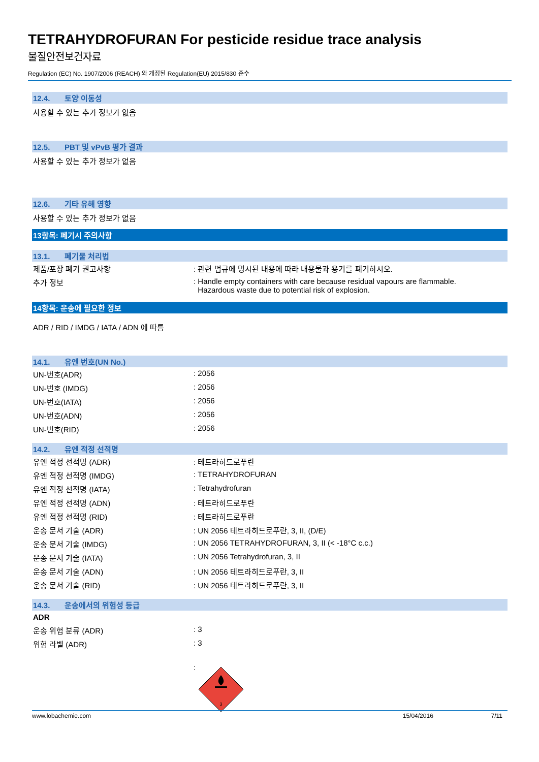TETRAHYDROFURAN For pesticide residue trace analysis
물질안전보건자료
Regulation (EC) No. 1907/2006 (REACH) 와 개정된 Regulation(EU) 2015/830 준수
12.4. 토양 이동성
사용할 수 있는 추가 정보가 없음
12.5. PBT 및 vPvB 평가 결과
사용할 수 있는 추가 정보가 없음
12.6. 기타 유해 영향
사용할 수 있는 추가 정보가 없음
13항목: 폐기시 주의사항
13.1. 폐기물 처리법
| 제품/포장 폐기 권고사항 | : 관련 법규에 명시된 내용에 따라 내용물과 용기를 폐기하시오. |
| 추가 정보 | : Handle empty containers with care because residual vapours are flammable. Hazardous waste due to potential risk of explosion. |
14항목: 운송에 필요한 정보
ADR / RID / IMDG / IATA / ADN 에 따름
14.1. 유엔 번호(UN No.)
| UN-번호(ADR) | : 2056 |
| UN-번호 (IMDG) | : 2056 |
| UN-번호(IATA) | : 2056 |
| UN-번호(ADN) | : 2056 |
| UN-번호(RID) | : 2056 |
14.2. 유엔 적정 선적명
| 유엔 적정 선적명 (ADR) | : 테트라히드로푸란 |
| 유엔 적정 선적명 (IMDG) | : TETRAHYDROFURAN |
| 유엔 적정 선적명 (IATA) | : Tetrahydrofuran |
| 유엔 적정 선적명 (ADN) | : 테트라히드로푸란 |
| 유엔 적정 선적명 (RID) | : 테트라히드로푸란 |
| 운송 문서 기술 (ADR) | : UN 2056 테트라히드로푸란, 3, II, (D/E) |
| 운송 문서 기술 (IMDG) | : UN 2056 TETRAHYDROFURAN, 3, II (< -18°C c.c.) |
| 운송 문서 기술 (IATA) | : UN 2056 Tetrahydrofuran, 3, II |
| 운송 문서 기술 (ADN) | : UN 2056 테트라히드로푸란, 3, II |
| 운송 문서 기술 (RID) | : UN 2056 테트라히드로푸란, 3, II |
14.3. 운송에서의 위험성 등급
ADR
| 운송 위험 분류 (ADR) | : 3 |
| 위험 라벨 (ADR) | : 3 |
| | : 3 |
www.lobachemie.com 15/04/2016 7/11